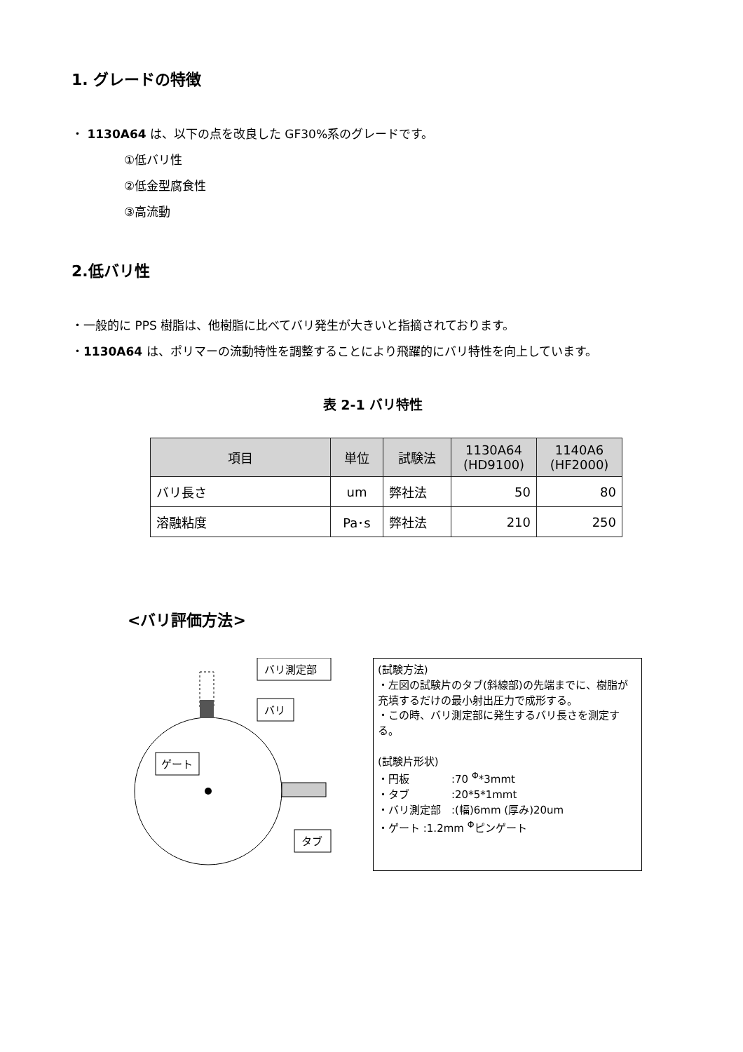1. グレードの特徴
・ 1130A64 は、以下の点を改良した GF30%系のグレードです。
①低バリ性
②低金型腐食性
③高流動
2.低バリ性
・一般的に PPS 樹脂は、他樹脂に比べてバリ発生が大きいと指摘されております。
・1130A64 は、ポリマーの流動特性を調整することにより飛躍的にバリ特性を向上しています。
表 2-1 バリ特性
| 項目 | 単位 | 試験法 | 1130A64 (HD9100) | 1140A6 (HF2000) |
| --- | --- | --- | --- | --- |
| バリ長さ | um | 弊社法 | 50 | 80 |
| 溶融粘度 | Pa･s | 弊社法 | 210 | 250 |
<バリ評価方法>
バリ測定部
バリ
ゲート
タブ
(試験方法)
・左図の試験片のタブ(斜線部)の先端までに、樹脂が充填するだけの最小射出圧力で成形する。
・この時、バリ測定部に発生するバリ長さを測定する。
(試験片形状)
・円板　　　　:70 <sup>Φ</sup>*3mmt
・タブ　　　　:20*5*1mmt
・バリ測定部　:(幅)6mm (厚み)20um
・ゲート :1.2mm <sup>Φ</sup>ピンゲート